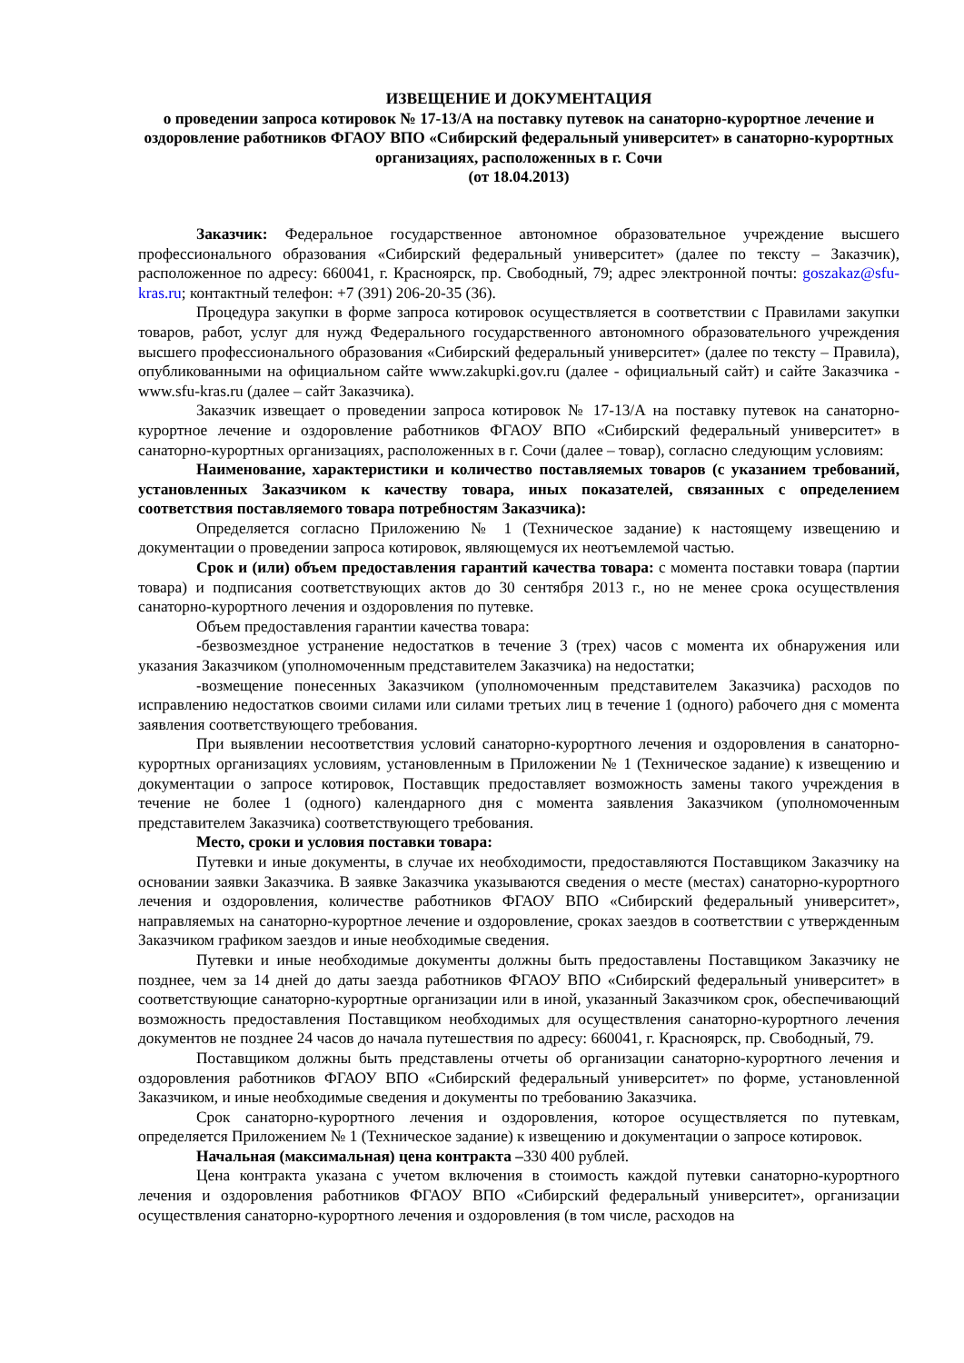ИЗВЕЩЕНИЕ И ДОКУМЕНТАЦИЯ
о проведении запроса котировок № 17-13/А на поставку путевок на санаторно-курортное лечение и оздоровление работников ФГАОУ ВПО «Сибирский федеральный университет» в санаторно-курортных организациях, расположенных в г. Сочи
(от 18.04.2013)
Заказчик: Федеральное государственное автономное образовательное учреждение высшего профессионального образования «Сибирский федеральный университет» (далее по тексту – Заказчик), расположенное по адресу: 660041, г. Красноярск, пр. Свободный, 79; адрес электронной почты: goszakaz@sfu-kras.ru; контактный телефон: +7 (391) 206-20-35 (36).
Процедура закупки в форме запроса котировок осуществляется в соответствии с Правилами закупки товаров, работ, услуг для нужд Федерального государственного автономного образовательного учреждения высшего профессионального образования «Сибирский федеральный университет» (далее по тексту – Правила), опубликованными на официальном сайте www.zakupki.gov.ru (далее - официальный сайт) и сайте Заказчика - www.sfu-kras.ru (далее – сайт Заказчика).
Заказчик извещает о проведении запроса котировок № 17-13/А на поставку путевок на санаторно-курортное лечение и оздоровление работников ФГАОУ ВПО «Сибирский федеральный университет» в санаторно-курортных организациях, расположенных в г. Сочи (далее – товар), согласно следующим условиям:
Наименование, характеристики и количество поставляемых товаров (с указанием требований, установленных Заказчиком к качеству товара, иных показателей, связанных с определением соответствия поставляемого товара потребностям Заказчика):
Определяется согласно Приложению № 1 (Техническое задание) к настоящему извещению и документации о проведении запроса котировок, являющемуся их неотъемлемой частью.
Срок и (или) объем предоставления гарантий качества товара: с момента поставки товара (партии товара) и подписания соответствующих актов до 30 сентября 2013 г., но не менее срока осуществления санаторно-курортного лечения и оздоровления по путевке.
Объем предоставления гарантии качества товара:
-безвозмездное устранение недостатков в течение 3 (трех) часов с момента их обнаружения или указания Заказчиком (уполномоченным представителем Заказчика) на недостатки;
-возмещение понесенных Заказчиком (уполномоченным представителем Заказчика) расходов по исправлению недостатков своими силами или силами третьих лиц в течение 1 (одного) рабочего дня с момента заявления соответствующего требования.
При выявлении несоответствия условий санаторно-курортного лечения и оздоровления в санаторно-курортных организациях условиям, установленным в Приложении № 1 (Техническое задание) к извещению и документации о запросе котировок, Поставщик предоставляет возможность замены такого учреждения в течение не более 1 (одного) календарного дня с момента заявления Заказчиком (уполномоченным представителем Заказчика) соответствующего требования.
Место, сроки и условия поставки товара:
Путевки и иные документы, в случае их необходимости, предоставляются Поставщиком Заказчику на основании заявки Заказчика. В заявке Заказчика указываются сведения о месте (местах) санаторно-курортного лечения и оздоровления, количестве работников ФГАОУ ВПО «Сибирский федеральный университет», направляемых на санаторно-курортное лечение и оздоровление, сроках заездов в соответствии с утвержденным Заказчиком графиком заездов и иные необходимые сведения.
Путевки и иные необходимые документы должны быть предоставлены Поставщиком Заказчику не позднее, чем за 14 дней до даты заезда работников ФГАОУ ВПО «Сибирский федеральный университет» в соответствующие санаторно-курортные организации или в иной, указанный Заказчиком срок, обеспечивающий возможность предоставления Поставщиком необходимых для осуществления санаторно-курортного лечения документов не позднее 24 часов до начала путешествия по адресу: 660041, г. Красноярск, пр. Свободный, 79.
Поставщиком должны быть представлены отчеты об организации санаторно-курортного лечения и оздоровления работников ФГАОУ ВПО «Сибирский федеральный университет» по форме, установленной Заказчиком, и иные необходимые сведения и документы по требованию Заказчика.
Срок санаторно-курортного лечения и оздоровления, которое осуществляется по путевкам, определяется Приложением № 1 (Техническое задание) к извещению и документации о запросе котировок.
Начальная (максимальная) цена контракта –330 400 рублей.
Цена контракта указана с учетом включения в стоимость каждой путевки санаторно-курортного лечения и оздоровления работников ФГАОУ ВПО «Сибирский федеральный университет», организации осуществления санаторно-курортного лечения и оздоровления (в том числе, расходов на